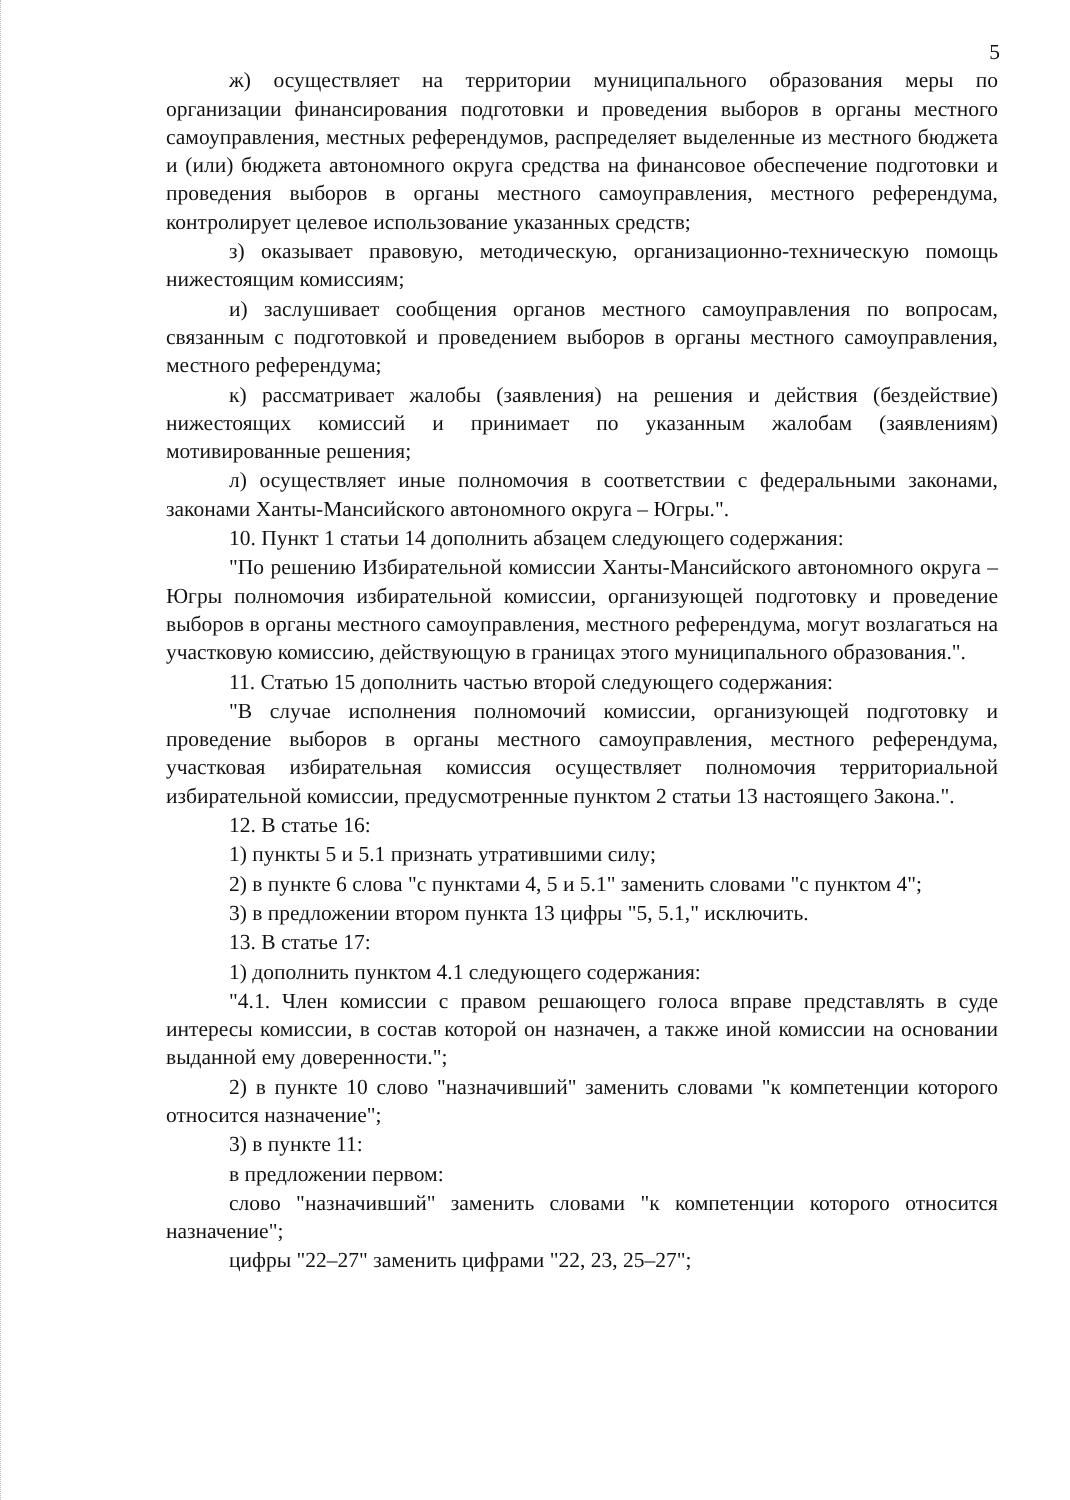5
ж) осуществляет на территории муниципального образования меры по организации финансирования подготовки и проведения выборов в органы местного самоуправления, местных референдумов, распределяет выделенные из местного бюджета и (или) бюджета автономного округа средства на финансовое обеспечение подготовки и проведения выборов в органы местного самоуправления, местного референдума, контролирует целевое использование указанных средств;
з) оказывает правовую, методическую, организационно-техническую помощь нижестоящим комиссиям;
и) заслушивает сообщения органов местного самоуправления по вопросам, связанным с подготовкой и проведением выборов в органы местного самоуправления, местного референдума;
к) рассматривает жалобы (заявления) на решения и действия (бездействие) нижестоящих комиссий и принимает по указанным жалобам (заявлениям) мотивированные решения;
л) осуществляет иные полномочия в соответствии с федеральными законами, законами Ханты-Мансийского автономного округа – Югры.".
10. Пункт 1 статьи 14 дополнить абзацем следующего содержания:
"По решению Избирательной комиссии Ханты-Мансийского автономного округа – Югры полномочия избирательной комиссии, организующей подготовку и проведение выборов в органы местного самоуправления, местного референдума, могут возлагаться на участковую комиссию, действующую в границах этого муниципального образования.".
11. Статью 15 дополнить частью второй следующего содержания:
"В случае исполнения полномочий комиссии, организующей подготовку и проведение выборов в органы местного самоуправления, местного референдума, участковая избирательная комиссия осуществляет полномочия территориальной избирательной комиссии, предусмотренные пунктом 2 статьи 13 настоящего Закона.".
12. В статье 16:
1) пункты 5 и 5.1 признать утратившими силу;
2) в пункте 6 слова "с пунктами 4, 5 и 5.1" заменить словами "с пунктом 4";
3) в предложении втором пункта 13 цифры "5, 5.1," исключить.
13. В статье 17:
1) дополнить пунктом 4.1 следующего содержания:
"4.1. Член комиссии с правом решающего голоса вправе представлять в суде интересы комиссии, в состав которой он назначен, а также иной комиссии на основании выданной ему доверенности.";
2) в пункте 10 слово "назначивший" заменить словами "к компетенции которого относится назначение";
3) в пункте 11:
в предложении первом:
слово "назначивший" заменить словами "к компетенции которого относится назначение";
цифры "22–27" заменить цифрами "22, 23, 25–27";